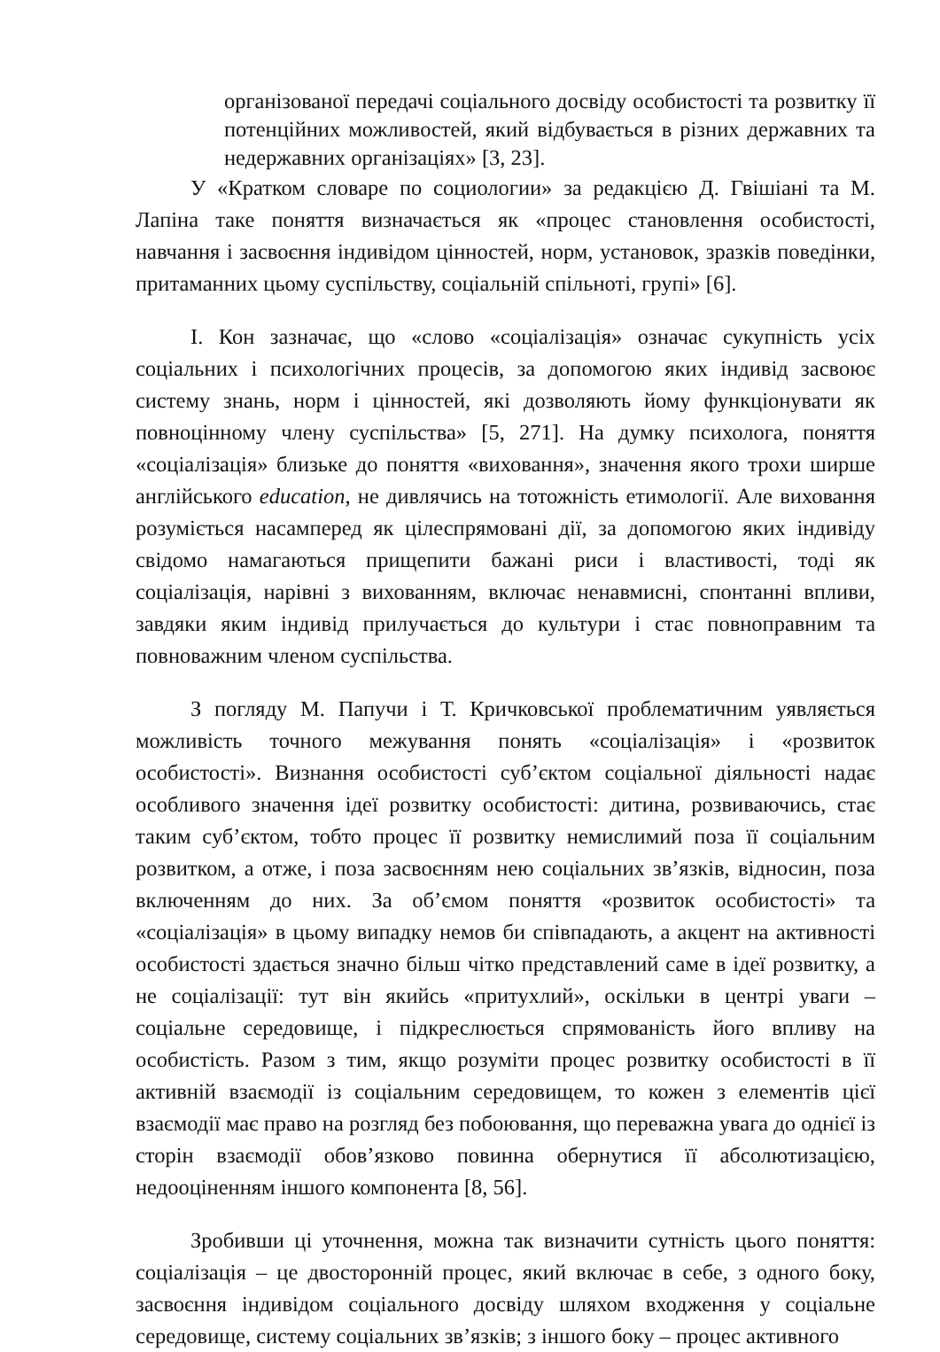організованої передачі соціального досвіду особистості та розвитку її потенційних можливостей, який відбувається в різних державних та недержавних організаціях» [3, 23].
У «Кратком словаре по социологии» за редакцією Д. Гвішіані та М. Лапіна таке поняття визначається як «процес становлення особистості, навчання і засвоєння індивідом цінностей, норм, установок, зразків поведінки, притаманних цьому суспільству, соціальній спільноті, групі» [6].
І. Кон зазначає, що «слово «соціалізація» означає сукупність усіх соціальних і психологічних процесів, за допомогою яких індивід засвоює систему знань, норм і цінностей, які дозволяють йому функціонувати як повноцінному члену суспільства» [5, 271]. На думку психолога, поняття «соціалізація» близьке до поняття «виховання», значення якого трохи ширше англійського education, не дивлячись на тотожність етимології. Але виховання розуміється насамперед як цілеспрямовані дії, за допомогою яких індивіду свідомо намагаються прищепити бажані риси і властивості, тоді як соціалізація, нарівні з вихованням, включає ненавмисні, спонтанні впливи, завдяки яким індивід прилучається до культури і стає повноправним та повноважним членом суспільства.
З погляду М. Папучи і Т. Кричковської проблематичним уявляється можливість точного межування понять «соціалізація» і «розвиток особистості». Визнання особистості суб’єктом соціальної діяльності надає особливого значення ідеї розвитку особистості: дитина, розвиваючись, стає таким суб’єктом, тобто процес її розвитку немислимий поза її соціальним розвитком, а отже, і поза засвоєнням нею соціальних зв’язків, відносин, поза включенням до них. За об’ємом поняття «розвиток особистості» та «соціалізація» в цьому випадку немов би співпадають, а акцент на активності особистості здається значно більш чітко представлений саме в ідеї розвитку, а не соціалізації: тут він якийсь «притухлий», оскільки в центрі уваги – соціальне середовище, і підкреслюється спрямованість його впливу на особистість. Разом з тим, якщо розуміти процес розвитку особистості в її активній взаємодії із соціальним середовищем, то кожен з елементів цієї взаємодії має право на розгляд без побоювання, що переважна увага до однієї із сторін взаємодії обов’язково повинна обернутися її абсолютизацією, недооціненням іншого компонента [8, 56].
Зробивши ці уточнення, можна так визначити сутність цього поняття: соціалізація – це двосторонній процес, який включає в себе, з одного боку, засвоєння індивідом соціального досвіду шляхом входження у соціальне середовище, систему соціальних зв’язків; з іншого боку – процес активного